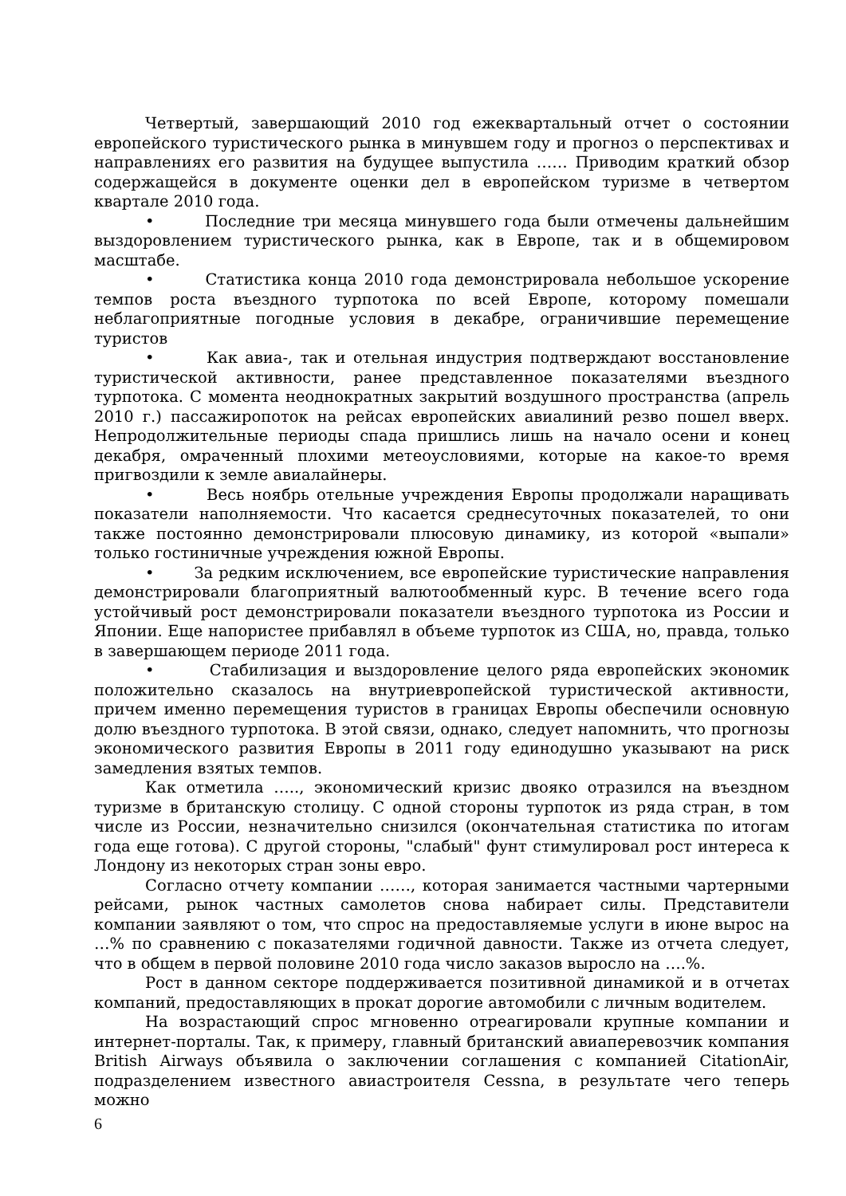Четвертый, завершающий 2010 год ежеквартальный отчет о состоянии европейского туристического рынка в минувшем году и прогноз о перспективах и направлениях его развития на будущее выпустила …… Приводим краткий обзор содержащейся в документе оценки дел в европейском туризме в четвертом квартале 2010 года.
• Последние три месяца минувшего года были отмечены дальнейшим выздоровлением туристического рынка, как в Европе, так и в общемировом масштабе.
• Статистика конца 2010 года демонстрировала небольшое ускорение темпов роста въездного турпотока по всей Европе, которому помешали неблагоприятные погодные условия в декабре, ограничившие перемещение туристов
• Как авиа-, так и отельная индустрия подтверждают восстановление туристической активности, ранее представленное показателями въездного турпотока. С момента неоднократных закрытий воздушного пространства (апрель 2010 г.) пассажиропоток на рейсах европейских авиалиний резво пошел вверх. Непродолжительные периоды спада пришлись лишь на начало осени и конец декабря, омраченный плохими метеоусловиями, которые на какое-то время пригвоздили к земле авиалайнеры.
• Весь ноябрь отельные учреждения Европы продолжали наращивать показатели наполняемости. Что касается среднесуточных показателей, то они также постоянно демонстрировали плюсовую динамику, из которой «выпали» только гостиничные учреждения южной Европы.
• За редким исключением, все европейские туристические направления демонстрировали благоприятный валютообменный курс. В течение всего года устойчивый рост демонстрировали показатели въездного турпотока из России и Японии. Еще напористее прибавлял в объеме турпоток из США, но, правда, только в завершающем периоде 2011 года.
• Стабилизация и выздоровление целого ряда европейских экономик положительно сказалось на внутриевропейской туристической активности, причем именно перемещения туристов в границах Европы обеспечили основную долю въездного турпотока. В этой связи, однако, следует напомнить, что прогнозы экономического развития Европы в 2011 году единодушно указывают на риск замедления взятых темпов.
Как отметила ….., экономический кризис двояко отразился на въездном туризме в британскую столицу. С одной стороны турпоток из ряда стран, в том числе из России, незначительно снизился (окончательная статистика по итогам года еще готова). С другой стороны, "слабый" фунт стимулировал рост интереса к Лондону из некоторых стран зоны евро.
Согласно отчету компании ……, которая занимается частными чартерными рейсами, рынок частных самолетов снова набирает силы. Представители компании заявляют о том, что спрос на предоставляемые услуги в июне вырос на …% по сравнению с показателями годичной давности. Также из отчета следует, что в общем в первой половине 2010 года число заказов выросло на ….%.
Рост в данном секторе поддерживается позитивной динамикой и в отчетах компаний, предоставляющих в прокат дорогие автомобили с личным водителем.
На возрастающий спрос мгновенно отреагировали крупные компании и интернет-порталы. Так, к примеру, главный британский авиаперевозчик компания British Airways объявила о заключении соглашения с компанией CitationAir, подразделением известного авиастроителя Cessna, в результате чего теперь можно
6